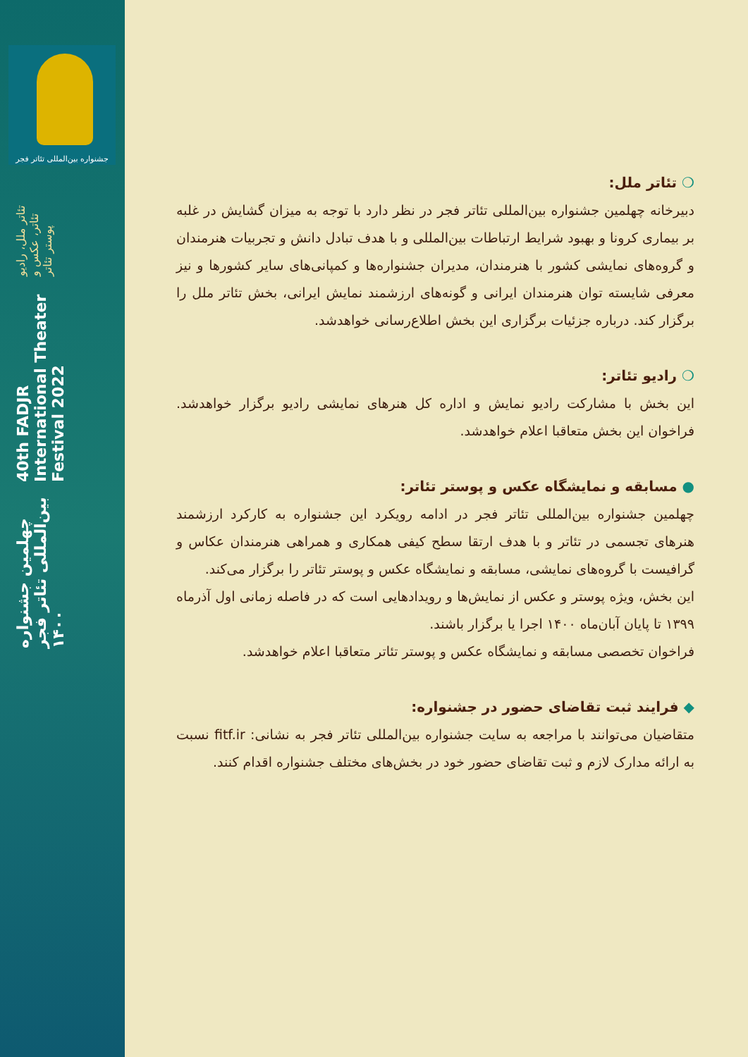جشنواره بین‌المللی تئاتر فجر
چهلمین جشنواره بین‌المللی تئاتر فجر ۱۴۰۰
40th FADJR International Theater Festival 2022
تئاتر ملل، رادیو تئاتر، عکس و پوستر تئاتر
❍ تئاتر ملل:
دبیرخانه چهلمین جشنواره بین‌المللی تئاتر فجر در نظر دارد با توجه به میزان گشایش در غلبه بر بیماری کرونا و بهبود شرایط ارتباطات بین‌المللی و با هدف تبادل دانش و تجربیات هنرمندان و گروه‌های نمایشی کشور با هنرمندان، مدیران جشنواره‌ها و کمپانی‌های سایر کشورها و نیز معرفی شایسته توان هنرمندان ایرانی و گونه‌های ارزشمند نمایش ایرانی، بخش تئاتر ملل را برگزار کند. درباره جزئیات برگزاری این بخش اطلاع‌رسانی خواهدشد.
❍ رادیو تئاتر:
این بخش با مشارکت رادیو نمایش و اداره کل هنرهای نمایشی رادیو برگزار خواهدشد. فراخوان این بخش متعاقبا اعلام خواهدشد.
● مسابقه و نمایشگاه عکس و پوستر تئاتر:
چهلمین جشنواره بین‌المللی تئاتر فجر در ادامه رویکرد این جشنواره به کارکرد ارزشمند هنرهای تجسمی در تئاتر و با هدف ارتقا سطح کیفی همکاری و همراهی هنرمندان عکاس و گرافیست با گروه‌های نمایشی، مسابقه و نمایشگاه عکس و پوستر تئاتر را برگزار می‌کند.
این بخش، ویژه پوستر و عکس از نمایش‌ها و رویدادهایی است که در فاصله زمانی اول آذرماه ۱۳۹۹ تا پایان آبان‌ماه ۱۴۰۰ اجرا یا برگزار باشند.
فراخوان تخصصی مسابقه و نمایشگاه عکس و پوستر تئاتر متعاقبا اعلام خواهدشد.
◆ فرایند ثبت تقاضای حضور در جشنواره:
متقاضیان می‌توانند با مراجعه به سایت جشنواره بین‌المللی تئاتر فجر به نشانی: fitf.ir نسبت به ارائه مدارک لازم و ثبت تقاضای حضور خود در بخش‌های مختلف جشنواره اقدام کنند.